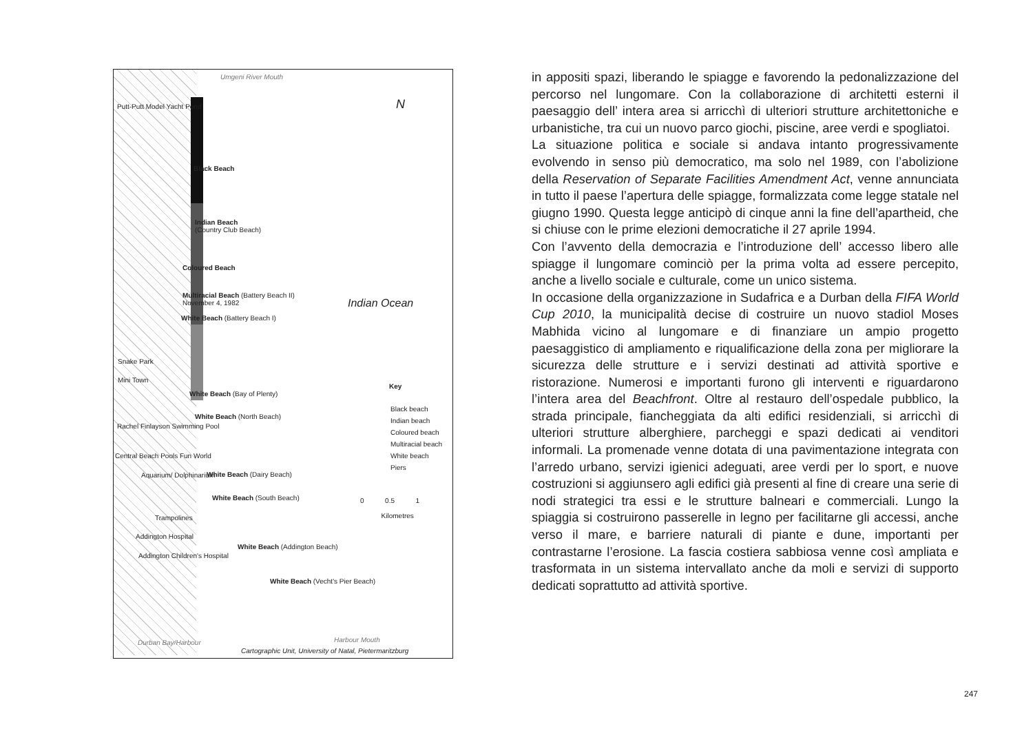Umgeni River Mouth
Putt-Putt Model Yacht Pond N
Black Beach
Indian Beach
(Country Club Beach)
Coloured Beach
Multiracial Beach (Battery Beach II)
November 4, 1982
White Beach (Battery Beach I)
Indian Ocean
Snake Park
Mini Town
White Beach (Bay of Plenty)
White Beach (North Beach)
Key
Black beach
Indian beach
Coloured beach
Multiracial beach
White beach
Piers
Rachel Finlayson Swimming Pool
Central Beach Pools Fun World
Aquarium/ Dolphinarium White Beach (Dairy Beach)
White Beach (South Beach)
0 0.5 1
Kilometres
Trampolines
Addington Hospital
Addington Children's Hospital
White Beach (Addington Beach)
White Beach (Vecht's Pier Beach)
Durban Bay/Harbour Harbour Mouth
Cartographic Unit, University of Natal, Pietermaritzburg
in appositi spazi, liberando le spiagge e favorendo la pedonalizzazione del percorso nel lungomare. Con la collaborazione di architetti esterni il paesaggio dell’ intera area si arricchì di ulteriori strutture architettoniche e urbanistiche, tra cui un nuovo parco giochi, piscine, aree verdi e spogliatoi.
La situazione politica e sociale si andava intanto progressivamente evolvendo in senso più democratico, ma solo nel 1989, con l’abolizione della Reservation of Separate Facilities Amendment Act, venne annunciata in tutto il paese l’apertura delle spiagge, formalizzata come legge statale nel giugno 1990. Questa legge anticipò di cinque anni la fine dell’apartheid, che si chiuse con le prime elezioni democratiche il 27 aprile 1994.
Con l’avvento della democrazia e l’introduzione dell’ accesso libero alle spiagge il lungomare cominciò per la prima volta ad essere percepito, anche a livello sociale e culturale, come un unico sistema.
In occasione della organizzazione in Sudafrica e a Durban della FIFA World Cup 2010, la municipalità decise di costruire un nuovo stadiol Moses Mabhida vicino al lungomare e di finanziare un ampio progetto paesaggistico di ampliamento e riqualificazione della zona per migliorare la sicurezza delle strutture e i servizi destinati ad attività sportive e ristorazione. Numerosi e importanti furono gli interventi e riguardarono l’intera area del Beachfront. Oltre al restauro dell’ospedale pubblico, la strada principale, fiancheggiata da alti edifici residenziali, si arricchì di ulteriori strutture alberghiere, parcheggi e spazi dedicati ai venditori informali. La promenade venne dotata di una pavimentazione integrata con l’arredo urbano, servizi igienici adeguati, aree verdi per lo sport, e nuove costruzioni si aggiunsero agli edifici già presenti al fine di creare una serie di nodi strategici tra essi e le strutture balneari e commerciali. Lungo la spiaggia si costruirono passerelle in legno per facilitarne gli accessi, anche verso il mare, e barriere naturali di piante e dune, importanti per contrastarne l’erosione. La fascia costiera sabbiosa venne così ampliata e trasformata in un sistema intervallato anche da moli e servizi di supporto dedicati soprattutto ad attività sportive.
247